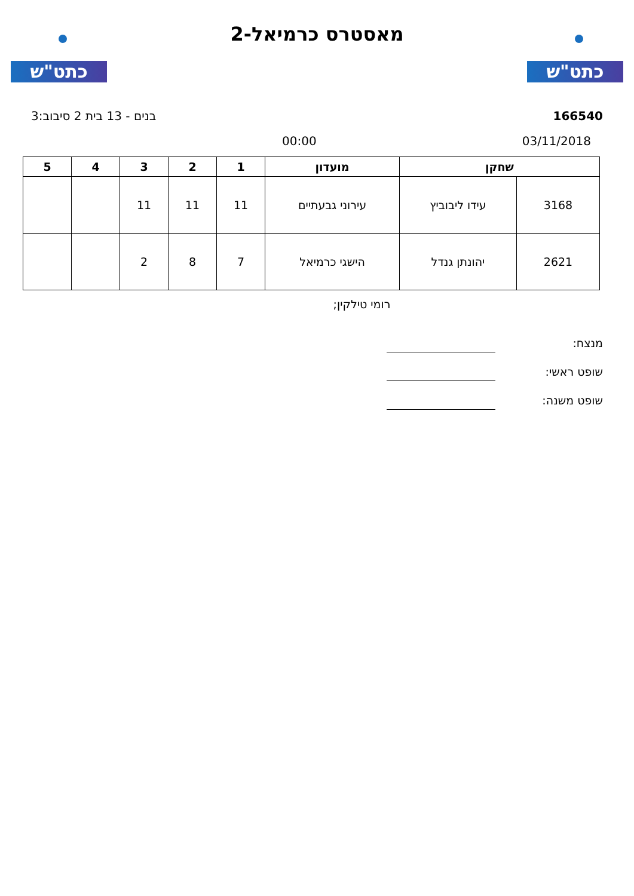כתט"ש
מאסטרס כרמיאל-2
כתט"ש
166540 בנים - 13 בית 2 סיבוב:3
03/11/2018 00:00
| שחקן | | מועדון | 1 | 2 | 3 | 4 | 5 |
| --- | --- | --- | --- | --- | --- | --- | --- |
| 3168 | עידו ליבוביץ | עירוני גבעתיים | 11 | 11 | 11 | | |
| 2621 | יהונתן גנדל | הישגי כרמיאל | 7 | 8 | 2 | | |
רומי טילקין;
מנצח:
שופט ראשי:
שופט משנה: